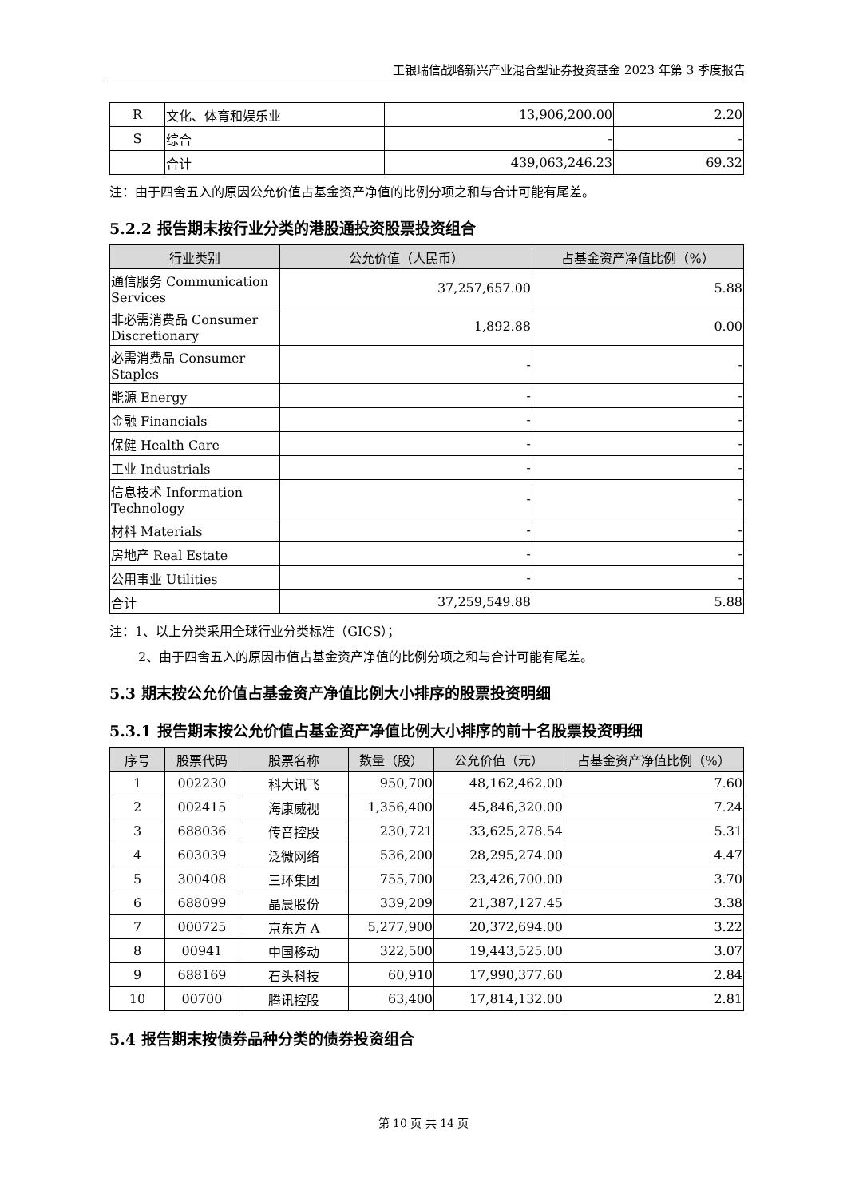工银瑞信战略新兴产业混合型证券投资基金 2023 年第 3 季度报告
| R | 文化、体育和娱乐业 | 13,906,200.00 | 2.20 |
| S | 综合 | - | - |
| | 合计 | 439,063,246.23 | 69.32 |
注：由于四舍五入的原因公允价值占基金资产净值的比例分项之和与合计可能有尾差。
5.2.2 报告期末按行业分类的港股通投资股票投资组合
| 行业类别 | 公允价值（人民币） | 占基金资产净值比例（%） |
| --- | --- | --- |
| 通信服务 Communication Services | 37,257,657.00 | 5.88 |
| 非必需消费品 Consumer Discretionary | 1,892.88 | 0.00 |
| 必需消费品 Consumer Staples | - | - |
| 能源 Energy | - | - |
| 金融 Financials | - | - |
| 保健 Health Care | - | - |
| 工业 Industrials | - | - |
| 信息技术 Information Technology | - | - |
| 材料 Materials | - | - |
| 房地产 Real Estate | - | - |
| 公用事业 Utilities | - | - |
| 合计 | 37,259,549.88 | 5.88 |
注：1、以上分类采用全球行业分类标准（GICS）；
2、由于四舍五入的原因市值占基金资产净值的比例分项之和与合计可能有尾差。
5.3 期末按公允价值占基金资产净值比例大小排序的股票投资明细
5.3.1 报告期末按公允价值占基金资产净值比例大小排序的前十名股票投资明细
| 序号 | 股票代码 | 股票名称 | 数量（股） | 公允价值（元） | 占基金资产净值比例（%） |
| --- | --- | --- | --- | --- | --- |
| 1 | 002230 | 科大讯飞 | 950,700 | 48,162,462.00 | 7.60 |
| 2 | 002415 | 海康威视 | 1,356,400 | 45,846,320.00 | 7.24 |
| 3 | 688036 | 传音控股 | 230,721 | 33,625,278.54 | 5.31 |
| 4 | 603039 | 泛微网络 | 536,200 | 28,295,274.00 | 4.47 |
| 5 | 300408 | 三环集团 | 755,700 | 23,426,700.00 | 3.70 |
| 6 | 688099 | 晶晨股份 | 339,209 | 21,387,127.45 | 3.38 |
| 7 | 000725 | 京东方 A | 5,277,900 | 20,372,694.00 | 3.22 |
| 8 | 00941 | 中国移动 | 322,500 | 19,443,525.00 | 3.07 |
| 9 | 688169 | 石头科技 | 60,910 | 17,990,377.60 | 2.84 |
| 10 | 00700 | 腾讯控股 | 63,400 | 17,814,132.00 | 2.81 |
5.4 报告期末按债券品种分类的债券投资组合
第 10 页 共 14 页